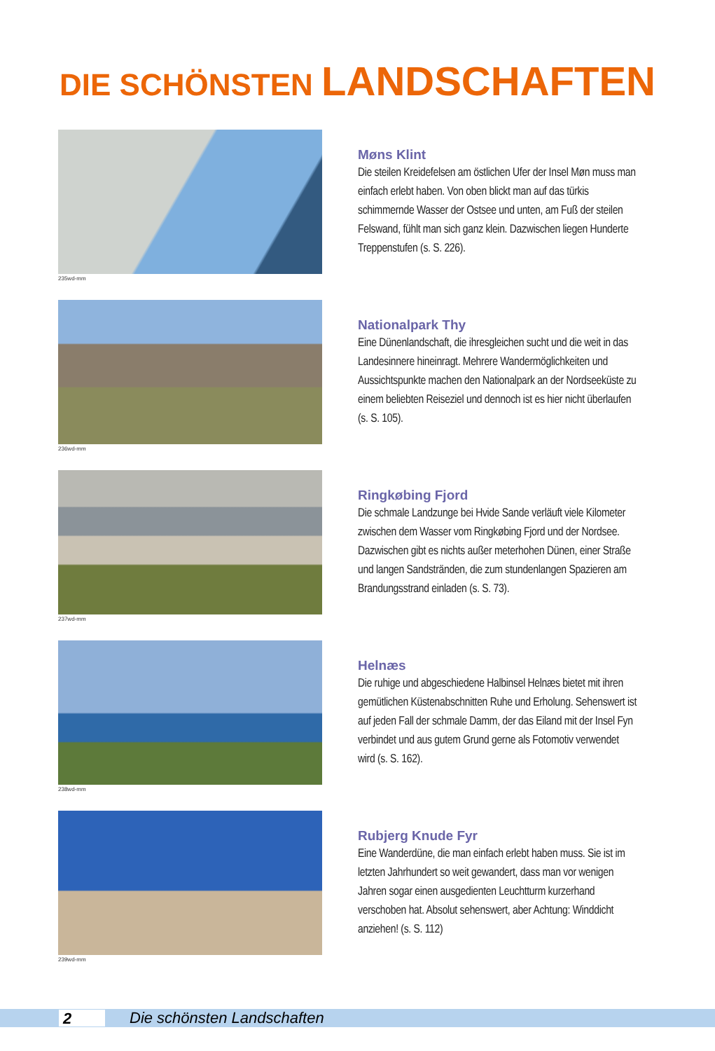DIE SCHÖNSTEN LANDSCHAFTEN
235wd-mm
Møns Klint
Die steilen Kreidefelsen am östlichen Ufer der Insel Møn muss man einfach erlebt haben. Von oben blickt man auf das türkis schimmernde Wasser der Ostsee und unten, am Fuß der steilen Felswand, fühlt man sich ganz klein. Dazwischen liegen Hunderte Treppenstufen (s. S. 226).
236wd-mm
Nationalpark Thy
Eine Dünenlandschaft, die ihresgleichen sucht und die weit in das Landesinnere hineinragt. Mehrere Wan­dermöglichkeiten und Aussichtspunkte machen den Nationalpark an der Nordseeküste zu einem beliebten Reiseziel und dennoch ist es hier nicht überlaufen (s. S. 105).
237wd-mm
Ringkøbing Fjord
Die schmale Landzunge bei Hvide Sande verläuft viele Kilometer zwischen dem Wasser vom Ringkøbing Fjord und der Nordsee. Dazwischen gibt es nichts außer meterhohen Dünen, einer Straße und langen Sandstränden, die zum stundenlangen Spazieren am Brandungsstrand einladen (s. S. 73).
238wd-mm
Helnæs
Die ruhige und abgeschiedene Halbinsel Helnæs bietet mit ihren gemütlichen Küstenabschnitten Ruhe und Erholung. Sehenswert ist auf jeden Fall der schmale Damm, der das Eiland mit der Insel Fyn verbindet und aus gutem Grund gerne als Fotomotiv verwendet wird (s. S. 162).
239wd-mm
Rubjerg Knude Fyr
Eine Wanderdüne, die man einfach erlebt haben muss. Sie ist im letzten Jahrhundert so weit gewandert, dass man vor wenigen Jahren sogar einen ausgedienten Leuchtturm kurzerhand verschoben hat. Absolut sehenswert, aber Achtung: Winddicht anziehen! (s. S. 112)
2
Die schönsten Landschaften